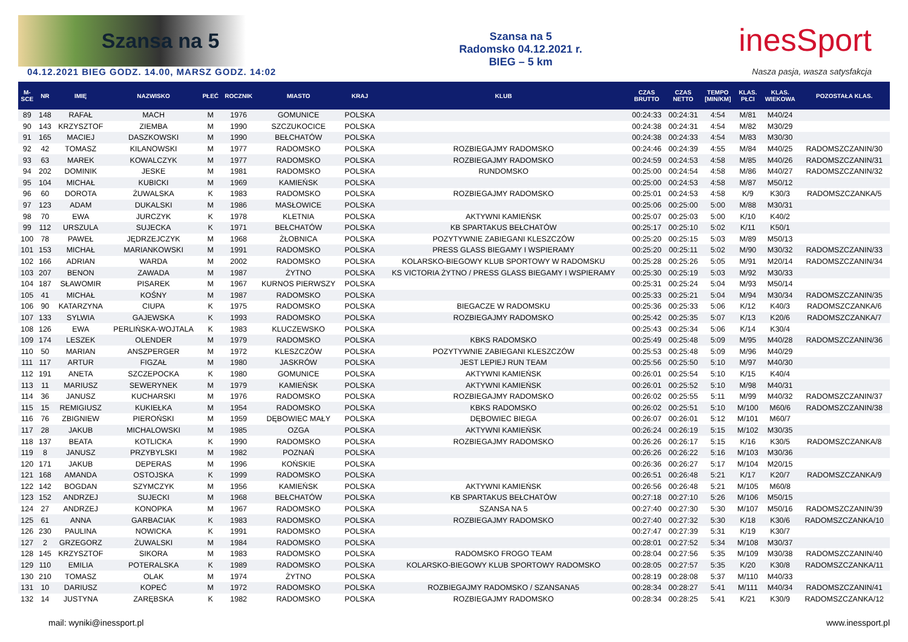Szansa na 5
04.12.2021 BIEG GODZ. 14.00, MARSZ GODZ. 14:02
Szansa na 5
Radomsko 04.12.2021 r.
BIEG – 5 km
inesSport
Nasza pasja, wasza satysfakcja
| M- SCE | NR | IMIĘ | NAZWISKO | PŁEĆ | ROCZNIK | MIASTO | KRAJ | KLUB | CZAS BRUTTO | CZAS NETTO | TEMPO [MIN/KM] | KLAS. PŁCI | KLAS. WIEKOWA | POZOSTAŁA KLAS. |
| --- | --- | --- | --- | --- | --- | --- | --- | --- | --- | --- | --- | --- | --- | --- |
| 89 | 148 | RAFAŁ | MACH | M | 1976 | GOMUNICE | POLSKA | | 00:24:33 | 00:24:31 | 4:54 | M/81 | M40/24 | |
| 90 | 143 | KRZYSZTOF | ZIEMBA | M | 1990 | SZCZUKOCICE | POLSKA | | 00:24:38 | 00:24:31 | 4:54 | M/82 | M30/29 | |
| 91 | 165 | MACIEJ | DASZKOWSKI | M | 1990 | BEŁCHATÓW | POLSKA | | 00:24:38 | 00:24:33 | 4:54 | M/83 | M30/30 | |
| 92 | 42 | TOMASZ | KILANOWSKI | M | 1977 | RADOMSKO | POLSKA | ROZBIEGAJMY RADOMSKO | 00:24:46 | 00:24:39 | 4:55 | M/84 | M40/25 | RADOMSZCZANIN/30 |
| 93 | 63 | MAREK | KOWALCZYK | M | 1977 | RADOMSKO | POLSKA | ROZBIEGAJMY RADOMSKO | 00:24:59 | 00:24:53 | 4:58 | M/85 | M40/26 | RADOMSZCZANIN/31 |
| 94 | 202 | DOMINIK | JESKE | M | 1981 | RADOMSKO | POLSKA | RUNDOMSKO | 00:25:00 | 00:24:54 | 4:58 | M/86 | M40/27 | RADOMSZCZANIN/32 |
| 95 | 104 | MICHAŁ | KUBICKI | M | 1969 | KAMIEŃSK | POLSKA | | 00:25:00 | 00:24:53 | 4:58 | M/87 | M50/12 | |
| 96 | 60 | DOROTA | ŻUWALSKA | K | 1983 | RADOMSKO | POLSKA | ROZBIEGAJMY RADOMSKO | 00:25:01 | 00:24:53 | 4:58 | K/9 | K30/3 | RADOMSZCZANKA/5 |
| 97 | 123 | ADAM | DUKALSKI | M | 1986 | MASŁOWICE | POLSKA | | 00:25:06 | 00:25:00 | 5:00 | M/88 | M30/31 | |
| 98 | 70 | EWA | JURCZYK | K | 1978 | KLETNIA | POLSKA | AKTYWNI KAMIEŃSK | 00:25:07 | 00:25:03 | 5:00 | K/10 | K40/2 | |
| 99 | 112 | URSZULA | SUJECKA | K | 1971 | BEŁCHATÓW | POLSKA | KB SPARTAKUS BEŁCHATÓW | 00:25:17 | 00:25:10 | 5:02 | K/11 | K50/1 | |
| 100 | 78 | PAWEŁ | JĘDRZEJCZYK | M | 1968 | ŻŁOBNICA | POLSKA | POZYTYWNIE ZABIEGANI KLESZCZÓW | 00:25:20 | 00:25:15 | 5:03 | M/89 | M50/13 | |
| 101 | 153 | MICHAŁ | MARIANKOWSKI | M | 1991 | RADOMSKO | POLSKA | PRESS GLASS BIEGAMY I WSPIERAMY | 00:25:20 | 00:25:11 | 5:02 | M/90 | M30/32 | RADOMSZCZANIN/33 |
| 102 | 166 | ADRIAN | WARDA | M | 2002 | RADOMSKO | POLSKA | KOLARSKO-BIEGOWY KLUB SPORTOWY W RADOMSKU | 00:25:28 | 00:25:26 | 5:05 | M/91 | M20/14 | RADOMSZCZANIN/34 |
| 103 | 207 | BENON | ZAWADA | M | 1987 | ŻYTNO | POLSKA | KS VICTORIA ŻYTNO / PRESS GLASS BIEGAMY I WSPIERAMY | 00:25:30 | 00:25:19 | 5:03 | M/92 | M30/33 | |
| 104 | 187 | SŁAWOMIR | PISAREK | M | 1967 | KURNOS PIERWSZY | POLSKA | | 00:25:31 | 00:25:24 | 5:04 | M/93 | M50/14 | |
| 105 | 41 | MICHAŁ | KOŚNY | M | 1987 | RADOMSKO | POLSKA | | 00:25:33 | 00:25:21 | 5:04 | M/94 | M30/34 | RADOMSZCZANIN/35 |
| 106 | 90 | KATARZYNA | CIUPA | K | 1975 | RADOMSKO | POLSKA | BIEGACZE W RADOMSKU | 00:25:36 | 00:25:33 | 5:06 | K/12 | K40/3 | RADOMSZCZANKA/6 |
| 107 | 133 | SYLWIA | GAJEWSKA | K | 1993 | RADOMSKO | POLSKA | ROZBIEGAJMY RADOMSKO | 00:25:42 | 00:25:35 | 5:07 | K/13 | K20/6 | RADOMSZCZANKA/7 |
| 108 | 126 | EWA | PERLIŃSKA-WOJTALA | K | 1983 | KLUCZEWSKO | POLSKA | | 00:25:43 | 00:25:34 | 5:06 | K/14 | K30/4 | |
| 109 | 174 | LESZEK | OLENDER | M | 1979 | RADOMSKO | POLSKA | KBKS RADOMSKO | 00:25:49 | 00:25:48 | 5:09 | M/95 | M40/28 | RADOMSZCZANIN/36 |
| 110 | 50 | MARIAN | ANSZPERGER | M | 1972 | KLESZCZÓW | POLSKA | POZYTYWNIE ZABIEGANI KLESZCZÓW | 00:25:53 | 00:25:48 | 5:09 | M/96 | M40/29 | |
| 111 | 117 | ARTUR | FIGZAŁ | M | 1980 | JASKRÓW | POLSKA | JEST LEPIEJ RUN TEAM | 00:25:56 | 00:25:50 | 5:10 | M/97 | M40/30 | |
| 112 | 191 | ANETA | SZCZEPOCKA | K | 1980 | GOMUNICE | POLSKA | AKTYWNI KAMIEŃSK | 00:26:01 | 00:25:54 | 5:10 | K/15 | K40/4 | |
| 113 | 11 | MARIUSZ | SEWERYNEK | M | 1979 | KAMIEŃSK | POLSKA | AKTYWNI KAMIEŃSK | 00:26:01 | 00:25:52 | 5:10 | M/98 | M40/31 | |
| 114 | 36 | JANUSZ | KUCHARSKI | M | 1976 | RADOMSKO | POLSKA | ROZBIEGAJMY RADOMSKO | 00:26:02 | 00:25:55 | 5:11 | M/99 | M40/32 | RADOMSZCZANIN/37 |
| 115 | 15 | REMIGIUSZ | KUKIEŁKA | M | 1954 | RADOMSKO | POLSKA | KBKS RADOMSKO | 00:26:02 | 00:25:51 | 5:10 | M/100 | M60/6 | RADOMSZCZANIN/38 |
| 116 | 76 | ZBIGNIEW | PIEROŃSKI | M | 1959 | DĘBOWIEC MAŁY | POLSKA | DĘBOWIEC BIEGA | 00:26:07 | 00:26:01 | 5:12 | M/101 | M60/7 | |
| 117 | 28 | JAKUB | MICHALOWSKI | M | 1985 | OZGA | POLSKA | AKTYWNI KAMIEŃSK | 00:26:24 | 00:26:19 | 5:15 | M/102 | M30/35 | |
| 118 | 137 | BEATA | KOTLICKA | K | 1990 | RADOMSKO | POLSKA | ROZBIEGAJMY RADOMSKO | 00:26:26 | 00:26:17 | 5:15 | K/16 | K30/5 | RADOMSZCZANKA/8 |
| 119 | 8 | JANUSZ | PRZYBYLSKI | M | 1982 | POZNAŃ | POLSKA | | 00:26:26 | 00:26:22 | 5:16 | M/103 | M30/36 | |
| 120 | 171 | JAKUB | DEPERAS | M | 1996 | KOŃSKIE | POLSKA | | 00:26:36 | 00:26:27 | 5:17 | M/104 | M20/15 | |
| 121 | 168 | AMANDA | OSTOJSKA | K | 1999 | RADOMSKO | POLSKA | | 00:26:51 | 00:26:48 | 5:21 | K/17 | K20/7 | RADOMSZCZANKA/9 |
| 122 | 142 | BOGDAN | SZYMCZYK | M | 1956 | KAMIEŃSK | POLSKA | AKTYWNI KAMIEŃSK | 00:26:56 | 00:26:48 | 5:21 | M/105 | M60/8 | |
| 123 | 152 | ANDRZEJ | SUJECKI | M | 1968 | BEŁCHATÓW | POLSKA | KB SPARTAKUS BEŁCHATÓW | 00:27:18 | 00:27:10 | 5:26 | M/106 | M50/15 | |
| 124 | 27 | ANDRZEJ | KONOPKA | M | 1967 | RADOMSKO | POLSKA | SZANSA NA 5 | 00:27:40 | 00:27:30 | 5:30 | M/107 | M50/16 | RADOMSZCZANIN/39 |
| 125 | 61 | ANNA | GARBACIAK | K | 1983 | RADOMSKO | POLSKA | ROZBIEGAJMY RADOMSKO | 00:27:40 | 00:27:32 | 5:30 | K/18 | K30/6 | RADOMSZCZANKA/10 |
| 126 | 230 | PAULINA | NOWICKA | K | 1991 | RADOMSKO | POLSKA | | 00:27:47 | 00:27:39 | 5:31 | K/19 | K30/7 | |
| 127 | 2 | GRZEGORZ | ŻUWALSKI | M | 1984 | RADOMSKO | POLSKA | | 00:28:01 | 00:27:52 | 5:34 | M/108 | M30/37 | |
| 128 | 145 | KRZYSZTOF | SIKORA | M | 1983 | RADOMSKO | POLSKA | RADOMSKO FROGO TEAM | 00:28:04 | 00:27:56 | 5:35 | M/109 | M30/38 | RADOMSZCZANIN/40 |
| 129 | 110 | EMILIA | POTERALSKA | K | 1989 | RADOMSKO | POLSKA | KOLARSKO-BIEGOWY KLUB SPORTOWY RADOMSKO | 00:28:05 | 00:27:57 | 5:35 | K/20 | K30/8 | RADOMSZCZANKA/11 |
| 130 | 210 | TOMASZ | OLAK | M | 1974 | ŻYTNO | POLSKA | | 00:28:19 | 00:28:08 | 5:37 | M/110 | M40/33 | |
| 131 | 10 | DARIUSZ | KOPEĆ | M | 1972 | RADOMSKO | POLSKA | ROZBIEGAJMY RADOMSKO / SZANSANA5 | 00:28:34 | 00:28:27 | 5:41 | M/111 | M40/34 | RADOMSZCZANIN/41 |
| 132 | 14 | JUSTYNA | ZARĘBSKA | K | 1982 | RADOMSKO | POLSKA | ROZBIEGAJMY RADOMSKO | 00:28:34 | 00:28:25 | 5:41 | K/21 | K30/9 | RADOMSZCZANKA/12 |
mail: wyniki@inessport.pl www.inessport.pl